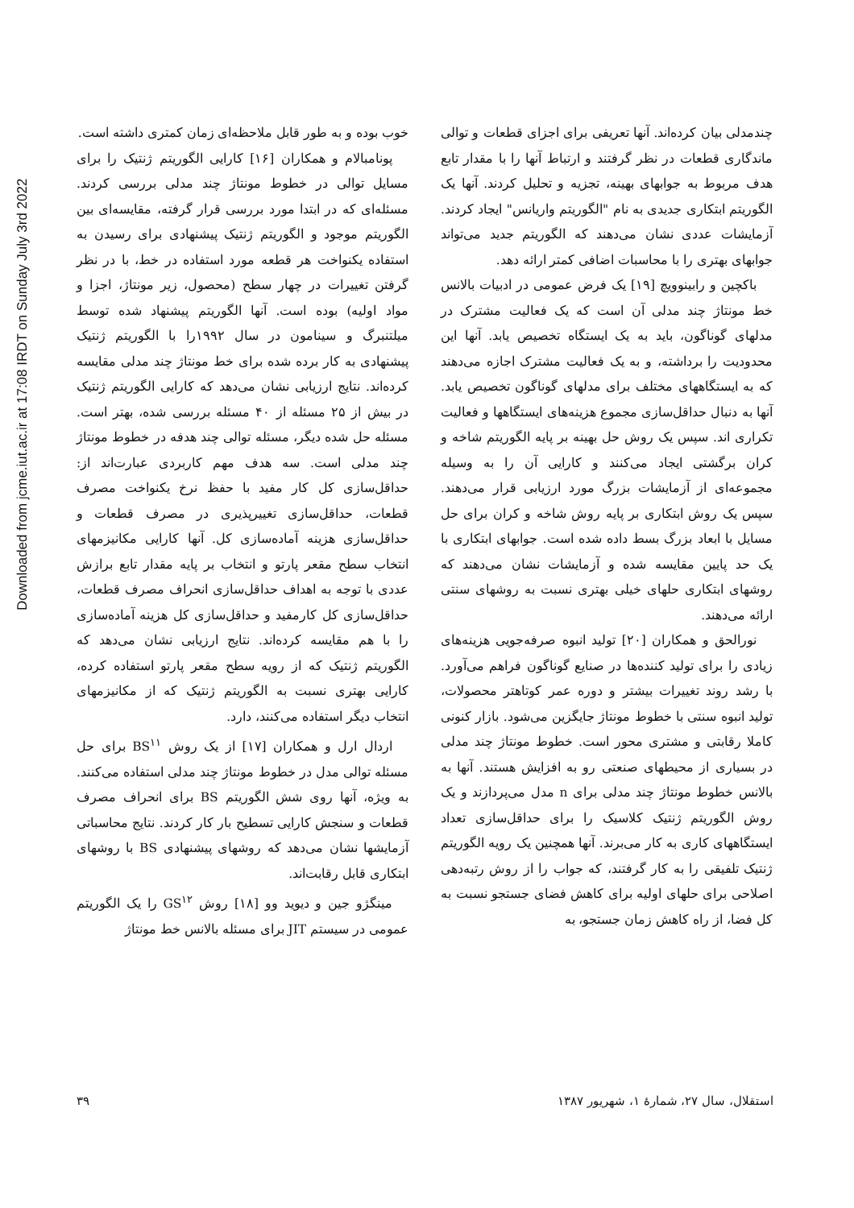Downloaded from jcme.iut.ac.ir at 17:08 IRDT on Sunday July 3rd 2022
خوب بوده و به طور قابل ملاحظه‌ای زمان کمتری داشته است.
پونامبالام و همکاران [۱۶] کارایی الگوریتم ژنتیک را برای مسایل توالی در خطوط مونتاژ چند مدلی بررسی کردند. مسئله‌ای که در ابتدا مورد بررسی قرار گرفته، مقایسه‌ای بین الگوریتم موجود و الگوریتم ژنتیک پیشنهادی برای رسیدن به استفاده یکنواخت هر قطعه مورد استفاده در خط، با در نظر گرفتن تغییرات در چهار سطح (محصول، زیر مونتاژ، اجزا و مواد اولیه) بوده است. آنها الگوریتم پیشنهاد شده توسط میلتنبرگ و سینامون در سال ۱۹۹۲را با الگوریتم ژنتیک پیشنهادی به کار برده شده برای خط مونتاژ چند مدلی مقایسه کرده‌اند. نتایج ارزیابی نشان می‌دهد که کارایی الگوریتم ژنتیک در بیش از ۲۵ مسئله از ۴۰ مسئله بررسی شده، بهتر است. مسئله حل شده دیگر، مسئله توالی چند هدفه در خطوط مونتاژ چند مدلی است. سه هدف مهم کاربردی عبارت‌اند از: حداقل‌سازی کل کار مفید با حفظ نرخ یکنواخت مصرف قطعات، حداقل‌سازی تغییرپذیری در مصرف قطعات و حداقل‌سازی هزینه آماده‌سازی کل. آنها کارایی مکانیزمهای انتخاب سطح مقعر پارتو و انتخاب بر پایه مقدار تابع برازش عددی با توجه به اهداف حداقل‌سازی انحراف مصرف قطعات، حداقل‌سازی کل کارمفید و حداقل‌سازی کل هزینه آماده‌سازی را با هم مقایسه کرده‌اند. نتایج ارزیابی نشان می‌دهد که الگوریتم ژنتیک که از رویه سطح مقعر پارتو استفاده کرده، کارایی بهتری نسبت به الگوریتم ژنتیک که از مکانیزمهای انتخاب دیگر استفاده می‌کنند، دارد.
اردال ارل و همکاران [۱۷] از یک روش BS<sup>۱۱</sup> برای حل مسئله توالی مدل در خطوط مونتاژ چند مدلی استفاده می‌کنند. به ویژه، آنها روی شش الگوریتم BS برای انحراف مصرف قطعات و سنجش کارایی تسطیح بار کار کردند. نتایج محاسباتی آزمایشها نشان می‌دهد که روشهای پیشنهادی BS با روشهای ابتکاری قابل رقابت‌اند.
مینگژو جین و دیوید وو [۱۸] روش GS<sup>۱۲</sup> را یک الگوریتم عمومی در سیستم JIT برای مسئله بالانس خط مونتاژ
چندمدلی بیان کرده‌اند. آنها تعریفی برای اجزای قطعات و توالی ماندگاری قطعات در نظر گرفتند و ارتباط آنها را با مقدار تابع هدف مربوط به جوابهای بهینه، تجزیه و تحلیل کردند. آنها یک الگوریتم ابتکاری جدیدی به نام "الگوریتم واریانس" ایجاد کردند. آزمایشات عددی نشان می‌دهند که الگوریتم جدید می‌تواند جوابهای بهتری را با محاسبات اضافی کمتر ارائه دهد.
باکچین و رابینوویچ [۱۹] یک فرض عمومی در ادبیات بالانس خط مونتاژ چند مدلی آن است که یک فعالیت مشترک در مدلهای گوناگون، باید به یک ایستگاه تخصیص یابد. آنها این محدودیت را برداشته، و به یک فعالیت مشترک اجازه می‌دهند که به ایستگاههای مختلف برای مدلهای گوناگون تخصیص یابد. آنها به دنبال حداقل‌سازی مجموع هزینه‌های ایستگاهها و فعالیت تکراری اند. سپس یک روش حل بهینه بر پایه الگوریتم شاخه و کران برگشتی ایجاد می‌کنند و کارایی آن را به وسیله مجموعه‌ای از آزمایشات بزرگ مورد ارزیابی قرار می‌دهند. سپس یک روش ابتکاری بر پایه روش شاخه و کران برای حل مسایل با ابعاد بزرگ بسط داده شده است. جوابهای ابتکاری با یک حد پایین مقایسه شده و آزمایشات نشان می‌دهند که روشهای ابتکاری حلهای خیلی بهتری نسبت به روشهای سنتی ارائه می‌دهند.
نورالحق و همکاران [۲۰] تولید انبوه صرفه‌جویی هزینه‌های زیادی را برای تولید کننده‌ها در صنایع گوناگون فراهم می‌آورد. با رشد روند تغییرات بیشتر و دوره عمر کوتاهتر محصولات، تولید انبوه سنتی با خطوط مونتاژ جایگزین می‌شود. بازار کنونی کاملا رقابتی و مشتری محور است. خطوط مونتاژ چند مدلی در بسیاری از محیطهای صنعتی رو به افزایش هستند. آنها به بالانس خطوط مونتاژ چند مدلی برای n مدل می‌پردازند و یک روش الگوریتم ژنتیک کلاسیک را برای حداقل‌سازی تعداد ایستگاههای کاری به کار می‌برند. آنها همچنین یک رویه الگوریتم ژنتیک تلفیقی را به کار گرفتند، که جواب را از روش رتبه‌دهی اصلاحی برای حلهای اولیه برای کاهش فضای جستجو نسبت به کل فضا، از راه کاهش زمان جستجو، به
استقلال، سال ۲۷، شمارهٔ ۱، شهریور ۱۳۸۷ ۳۹